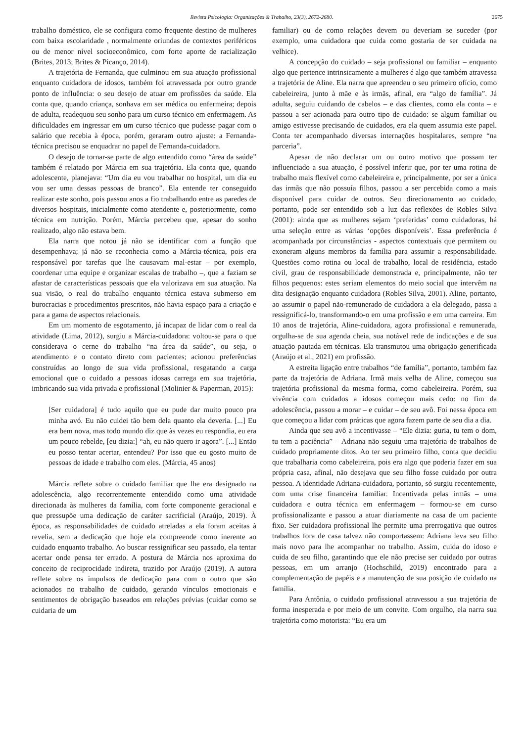Revista Psicologia: Organizações & Trabalho, 23(3), 2672-2680. 2675
trabalho doméstico, ele se configura como frequente destino de mulheres com baixa escolaridade , normalmente oriundas de contextos periféricos ou de menor nível socioeconômico, com forte aporte de racialização (Brites, 2013; Brites & Picanço, 2014).
A trajetória de Fernanda, que culminou em sua atuação profissional enquanto cuidadora de idosos, também foi atravessada por outro grande ponto de influência: o seu desejo de atuar em profissões da saúde. Ela conta que, quando criança, sonhava em ser médica ou enfermeira; depois de adulta, readequou seu sonho para um curso técnico em enfermagem. As dificuldades em ingressar em um curso técnico que pudesse pagar com o salário que recebia à época, porém, geraram outro ajuste: a Fernanda-técnica precisou se enquadrar no papel de Fernanda-cuidadora.
O desejo de tornar-se parte de algo entendido como “área da saúde” também é relatado por Márcia em sua trajetória. Ela conta que, quando adolescente, planejava: “Um dia eu vou trabalhar no hospital, um dia eu vou ser uma dessas pessoas de branco”. Ela entende ter conseguido realizar este sonho, pois passou anos a fio trabalhando entre as paredes de diversos hospitais, inicialmente como atendente e, posteriormente, como técnica em nutrição. Porém, Márcia percebeu que, apesar do sonho realizado, algo não estava bem.
Ela narra que notou já não se identificar com a função que desempenhava; já não se reconhecia como a Márcia-técnica, pois era responsável por tarefas que lhe causavam mal-estar – por exemplo, coordenar uma equipe e organizar escalas de trabalho –, que a faziam se afastar de características pessoais que ela valorizava em sua atuação. Na sua visão, o real do trabalho enquanto técnica estava submerso em burocracias e procedimentos prescritos, não havia espaço para a criação e para a gama de aspectos relacionais.
Em um momento de esgotamento, já incapaz de lidar com o real da atividade (Lima, 2012), surgiu a Márcia-cuidadora: voltou-se para o que considerava o cerne do trabalho “na área da saúde”, ou seja, o atendimento e o contato direto com pacientes; acionou preferências construídas ao longo de sua vida profissional, resgatando a carga emocional que o cuidado a pessoas idosas carrega em sua trajetória, imbricando sua vida privada e profissional (Molinier & Paperman, 2015):
[Ser cuidadora] é tudo aquilo que eu pude dar muito pouco pra minha avó. Eu não cuidei tão bem dela quanto ela deveria. [...] Eu era bem nova, mas todo mundo diz que às vezes eu respondia, eu era um pouco rebelde, [eu dizia:] “ah, eu não quero ir agora”. [...] Então eu posso tentar acertar, entendeu? Por isso que eu gosto muito de pessoas de idade e trabalho com eles. (Márcia, 45 anos)
Márcia reflete sobre o cuidado familiar que lhe era designado na adolescência, algo recorrentemente entendido como uma atividade direcionada às mulheres da família, com forte componente geracional e que pressupõe uma dedicação de caráter sacrificial (Araújo, 2019). À época, as responsabilidades de cuidado atreladas a ela foram aceitas à revelia, sem a dedicação que hoje ela compreende como inerente ao cuidado enquanto trabalho. Ao buscar ressignificar seu passado, ela tentar acertar onde pensa ter errado. A postura de Márcia nos aproxima do conceito de reciprocidade indireta, trazido por Araújo (2019). A autora reflete sobre os impulsos de dedicação para com o outro que são acionados no trabalho de cuidado, gerando vínculos emocionais e sentimentos de obrigação baseados em relações prévias (cuidar como se cuidaria de um
familiar) ou de como relações devem ou deveriam se suceder (por exemplo, uma cuidadora que cuida como gostaria de ser cuidada na velhice).
A concepção do cuidado – seja profissional ou familiar – enquanto algo que pertence intrinsicamente a mulheres é algo que também atravessa a trajetória de Aline. Ela narra que apreendeu o seu primeiro ofício, como cabeleireira, junto à mãe e às irmãs, afinal, era “algo de família”. Já adulta, seguiu cuidando de cabelos – e das clientes, como ela conta – e passou a ser acionada para outro tipo de cuidado: se algum familiar ou amigo estivesse precisando de cuidados, era ela quem assumia este papel. Conta ter acompanhado diversas internações hospitalares, sempre “na parceria”.
Apesar de não declarar um ou outro motivo que possam ter influenciado a sua atuação, é possível inferir que, por ter uma rotina de trabalho mais flexível como cabeleireira e, principalmente, por ser a única das irmãs que não possuía filhos, passou a ser percebida como a mais disponível para cuidar de outros. Seu direcionamento ao cuidado, portanto, pode ser entendido sob a luz das reflexões de Robles Silva (2001): ainda que as mulheres sejam ‘preferidas’ como cuidadoras, há uma seleção entre as várias ‘opções disponíveis’. Essa preferência é acompanhada por circunstâncias - aspectos contextuais que permitem ou exoneram alguns membros da família para assumir a responsabilidade. Questões como rotina ou local de trabalho, local de residência, estado civil, grau de responsabilidade demonstrada e, principalmente, não ter filhos pequenos: estes seriam elementos do meio social que intervêm na dita designação enquanto cuidadora (Robles Silva, 2001). Aline, portanto, ao assumir o papel não-remunerado de cuidadora a ela delegado, passa a ressignificá-lo, transformando-o em uma profissão e em uma carreira. Em 10 anos de trajetória, Aline-cuidadora, agora profissional e remunerada, orgulha-se de sua agenda cheia, sua notável rede de indicações e de sua atuação pautada em técnicas. Ela transmutou uma obrigação generificada (Araújo et al., 2021) em profissão.
A estreita ligação entre trabalhos “de família”, portanto, também faz parte da trajetória de Adriana. Irmã mais velha de Aline, começou sua trajetória profissional da mesma forma, como cabeleireira. Porém, sua vivência com cuidados a idosos começou mais cedo: no fim da adolescência, passou a morar – e cuidar – de seu avô. Foi nessa época em que começou a lidar com práticas que agora fazem parte de seu dia a dia.
Ainda que seu avô a incentivasse – “Ele dizia: guria, tu tem o dom, tu tem a paciência” – Adriana não seguiu uma trajetória de trabalhos de cuidado propriamente ditos. Ao ter seu primeiro filho, conta que decidiu que trabalharia como cabeleireira, pois era algo que poderia fazer em sua própria casa, afinal, não desejava que seu filho fosse cuidado por outra pessoa. A identidade Adriana-cuidadora, portanto, só surgiu recentemente, com uma crise financeira familiar. Incentivada pelas irmãs – uma cuidadora e outra técnica em enfermagem – formou-se em curso profissionalizante e passou a atuar diariamente na casa de um paciente fixo. Ser cuidadora profissional lhe permite uma prerrogativa que outros trabalhos fora de casa talvez não comportassem: Adriana leva seu filho mais novo para lhe acompanhar no trabalho. Assim, cuida do idoso e cuida de seu filho, garantindo que ele não precise ser cuidado por outras pessoas, em um arranjo (Hochschild, 2019) encontrado para a complementação de papéis e a manutenção de sua posição de cuidado na família.
Para Antônia, o cuidado profissional atravessou a sua trajetória de forma inesperada e por meio de um convite. Com orgulho, ela narra sua trajetória como motorista: “Eu era um